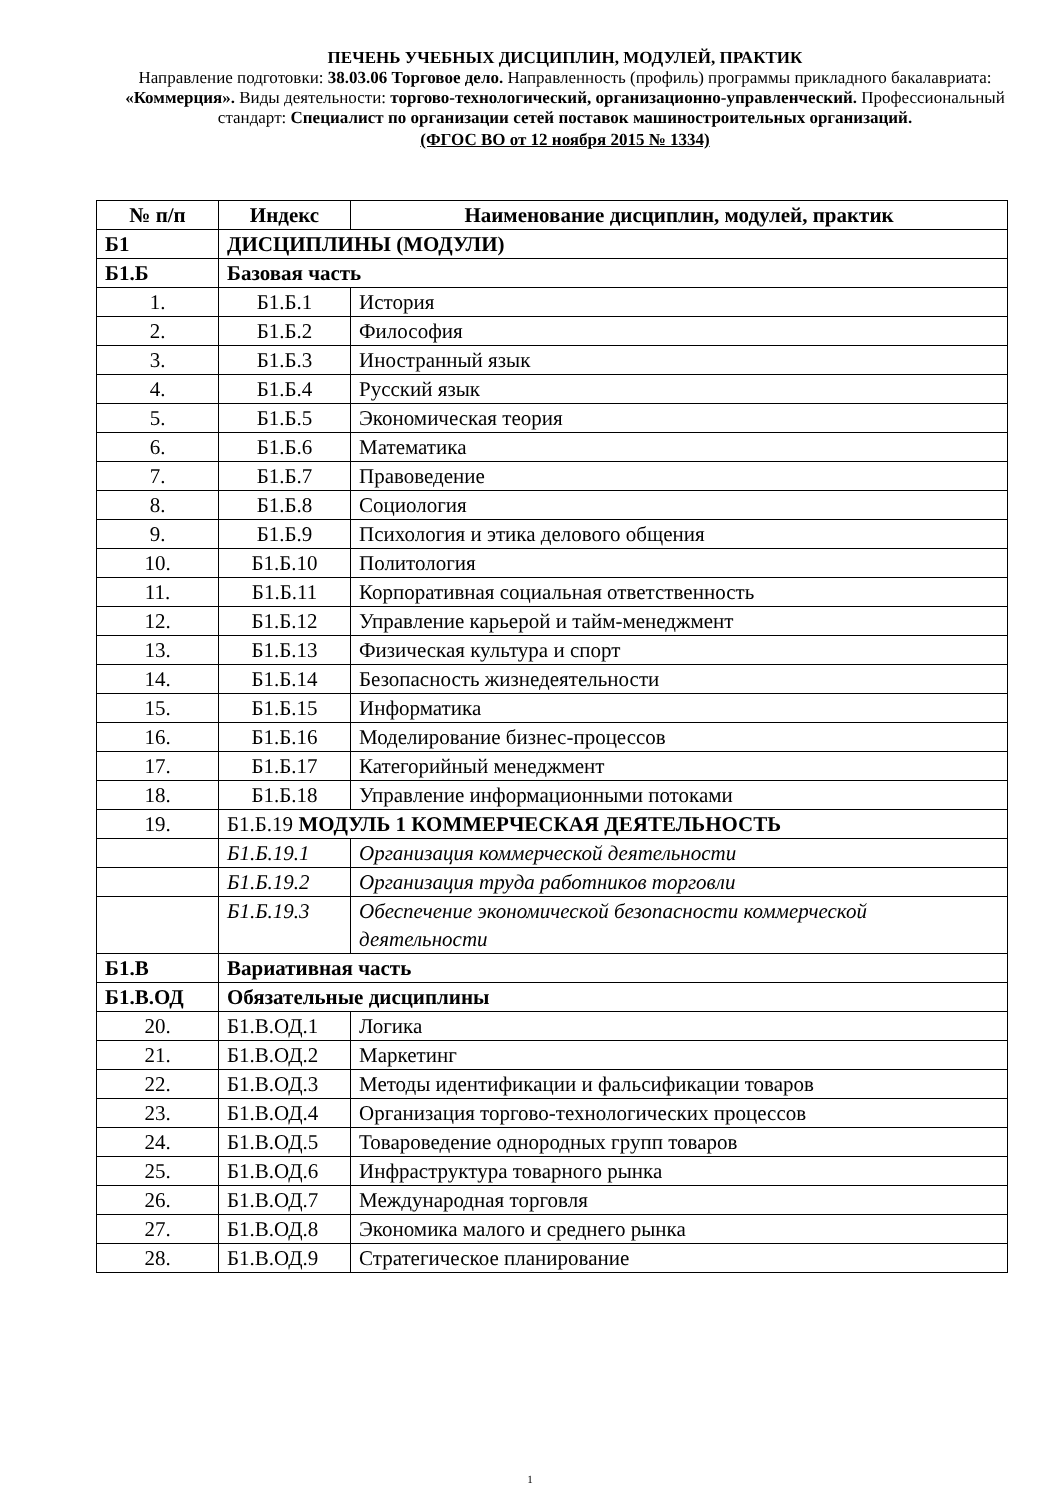ПЕЧЕНЬ УЧЕБНЫХ ДИСЦИПЛИН, МОДУЛЕЙ, ПРАКТИК
Направление подготовки: 38.03.06 Торговое дело. Направленность (профиль) программы прикладного бакалавриата: «Коммерция». Виды деятельности: торгово-технологический, организационно-управленческий. Профессиональный стандарт: Специалист по организации сетей поставок машиностроительных организаций.
(ФГОС ВО от 12 ноября 2015 № 1334)
| № п/п | Индекс | Наименование дисциплин, модулей, практик |
| --- | --- | --- |
| Б1 | ДИСЦИПЛИНЫ (МОДУЛИ) | |
| Б1.Б | Базовая часть | |
| 1. | Б1.Б.1 | История |
| 2. | Б1.Б.2 | Философия |
| 3. | Б1.Б.3 | Иностранный язык |
| 4. | Б1.Б.4 | Русский язык |
| 5. | Б1.Б.5 | Экономическая теория |
| 6. | Б1.Б.6 | Математика |
| 7. | Б1.Б.7 | Правоведение |
| 8. | Б1.Б.8 | Социология |
| 9. | Б1.Б.9 | Психология и этика делового общения |
| 10. | Б1.Б.10 | Политология |
| 11. | Б1.Б.11 | Корпоративная социальная ответственность |
| 12. | Б1.Б.12 | Управление карьерой и тайм-менеджмент |
| 13. | Б1.Б.13 | Физическая культура и спорт |
| 14. | Б1.Б.14 | Безопасность жизнедеятельности |
| 15. | Б1.Б.15 | Информатика |
| 16. | Б1.Б.16 | Моделирование бизнес-процессов |
| 17. | Б1.Б.17 | Категорийный менеджмент |
| 18. | Б1.Б.18 | Управление информационными потоками |
| 19. | Б1.Б.19 МОДУЛЬ 1 КОММЕРЧЕСКАЯ ДЕЯТЕЛЬНОСТЬ | |
| | Б1.Б.19.1 | Организация коммерческой деятельности |
| | Б1.Б.19.2 | Организация труда работников торговли |
| | Б1.Б.19.3 | Обеспечение экономической безопасности коммерческой деятельности |
| Б1.В | Вариативная часть | |
| Б1.В.ОД | Обязательные дисциплины | |
| 20. | Б1.В.ОД.1 | Логика |
| 21. | Б1.В.ОД.2 | Маркетинг |
| 22. | Б1.В.ОД.3 | Методы идентификации и фальсификации товаров |
| 23. | Б1.В.ОД.4 | Организация торгово-технологических процессов |
| 24. | Б1.В.ОД.5 | Товароведение однородных групп товаров |
| 25. | Б1.В.ОД.6 | Инфраструктура товарного рынка |
| 26. | Б1.В.ОД.7 | Международная торговля |
| 27. | Б1.В.ОД.8 | Экономика малого и среднего рынка |
| 28. | Б1.В.ОД.9 | Стратегическое планирование |
1